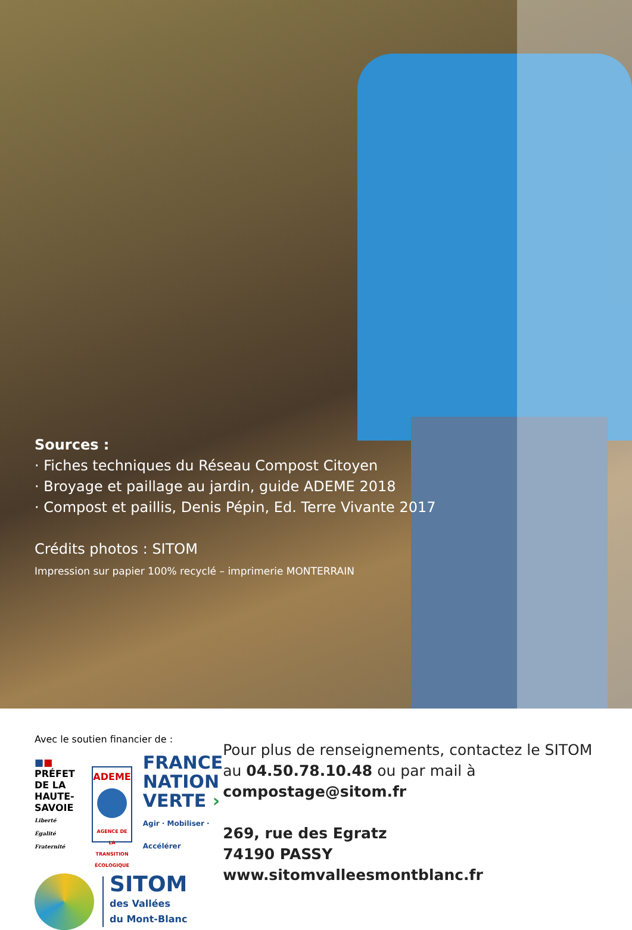Sources :
· Fiches techniques du Réseau Compost Citoyen
· Broyage et paillage au jardin, guide ADEME 2018
· Compost et paillis, Denis Pépin, Ed. Terre Vivante 2017
Crédits photos : SITOM
Impression sur papier 100% recyclé – imprimerie MONTERRAIN
Avec le soutien financier de :
■■
PRÉFET
DE LA HAUTE-
SAVOIE
Liberté
Égalité
Fraternité
ADEME
AGENCE DE LA TRANSITION ÉCOLOGIQUE
FRANCE
NATION
VERTE ›
Agir · Mobiliser · Accélérer
SITOM
des Vallées
du Mont-Blanc
Pour plus de renseignements, contactez le SITOM au 04.50.78.10.48 ou par mail à compostage@sitom.fr
269, rue des Egratz
74190 PASSY
www.sitomvalleesmontblanc.fr